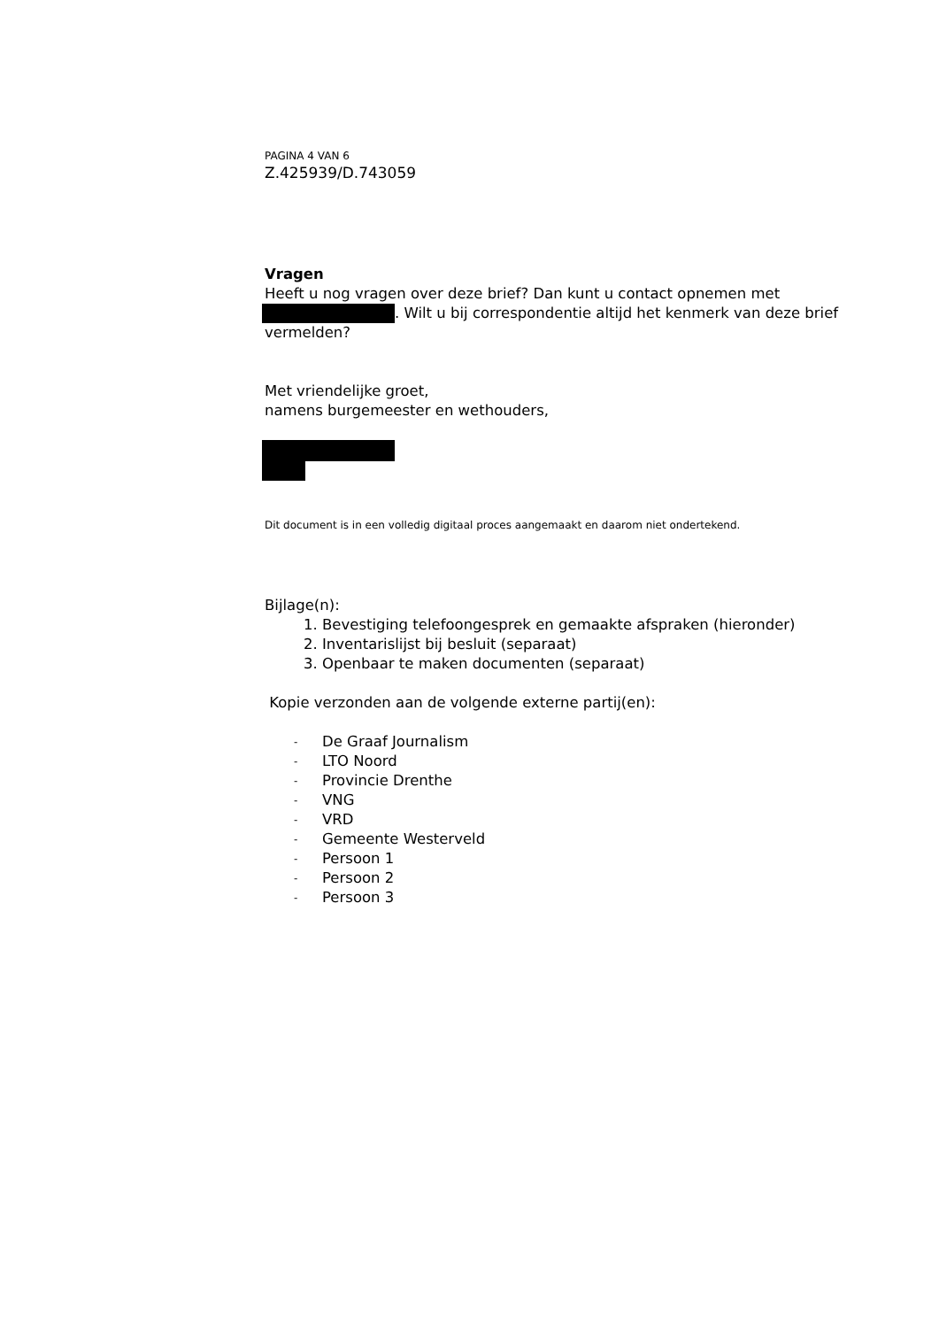PAGINA 4 VAN 6
Z.425939/D.743059
Vragen
Heeft u nog vragen over deze brief? Dan kunt u contact opnemen met . Wilt u bij correspondentie altijd het kenmerk van deze brief vermelden?
Met vriendelijke groet,
namens burgemeester en wethouders,
Dit document is in een volledig digitaal proces aangemaakt en daarom niet ondertekend.
Bijlage(n):
1. Bevestiging telefoongesprek en gemaakte afspraken (hieronder)
2. Inventarislijst bij besluit (separaat)
3. Openbaar te maken documenten (separaat)
Kopie verzonden aan de volgende externe partij(en):
- De Graaf Journalism
- LTO Noord
- Provincie Drenthe
- VNG
- VRD
- Gemeente Westerveld
- Persoon 1
- Persoon 2
- Persoon 3